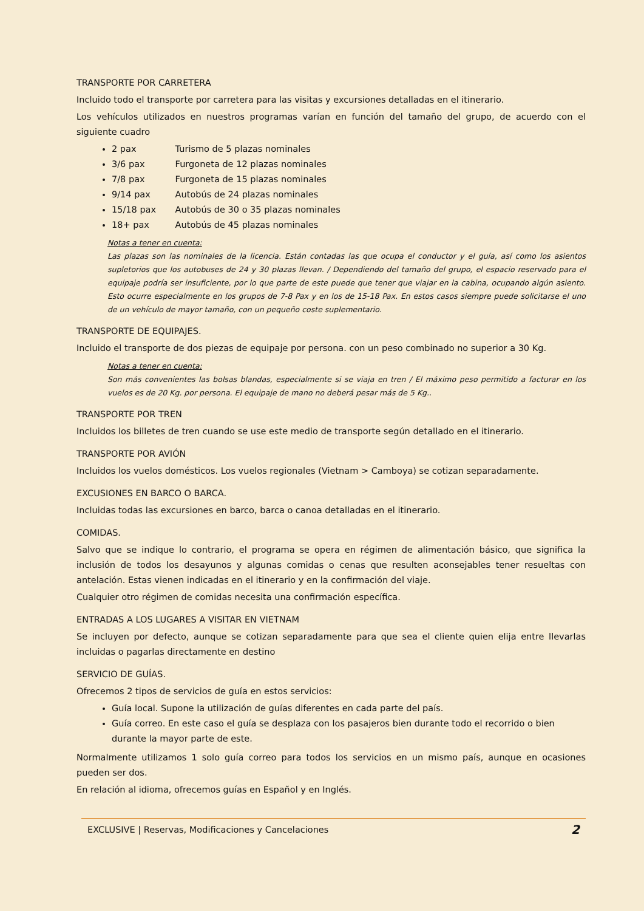TRANSPORTE POR CARRETERA
Incluido todo el transporte por carretera para las visitas y excursiones detalladas en el itinerario.
Los vehículos utilizados en nuestros programas varían en función del tamaño del grupo, de acuerdo con el siguiente cuadro
2 pax Turismo de 5 plazas nominales
3/6 pax Furgoneta de 12 plazas nominales
7/8 pax Furgoneta de 15 plazas nominales
9/14 pax Autobús de 24 plazas nominales
15/18 pax Autobús de 30 o 35 plazas nominales
18+ pax Autobús de 45 plazas nominales
Notas a tener en cuenta:
Las plazas son las nominales de la licencia. Están contadas las que ocupa el conductor y el guía, así como los asientos supletorios que los autobuses de 24 y 30 plazas llevan. / Dependiendo del tamaño del grupo, el espacio reservado para el equipaje podría ser insuficiente, por lo que parte de este puede que tener que viajar en la cabina, ocupando algún asiento. Esto ocurre especialmente en los grupos de 7-8 Pax y en los de 15-18 Pax. En estos casos siempre puede solicitarse el uno de un vehículo de mayor tamaño, con un pequeño coste suplementario.
TRANSPORTE DE EQUIPAJES.
Incluido el transporte de dos piezas de equipaje por persona. con un peso combinado no superior a 30 Kg.
Notas a tener en cuenta:
Son más convenientes las bolsas blandas, especialmente si se viaja en tren / El máximo peso permitido a facturar en los vuelos es de 20 Kg. por persona. El equipaje de mano no deberá pesar más de 5 Kg..
TRANSPORTE POR TREN
Incluidos los billetes de tren cuando se use este medio de transporte según detallado en el itinerario.
TRANSPORTE POR AVIÓN
Incluidos los vuelos domésticos. Los vuelos regionales (Vietnam > Camboya) se cotizan separadamente.
EXCUSIONES EN BARCO O BARCA.
Incluidas todas las excursiones en barco, barca o canoa detalladas en el itinerario.
COMIDAS.
Salvo que se indique lo contrario, el programa se opera en régimen de alimentación básico, que significa la inclusión de todos los desayunos y algunas comidas o cenas que resulten aconsejables tener resueltas con antelación. Estas vienen indicadas en el itinerario y en la confirmación del viaje.
Cualquier otro régimen de comidas necesita una confirmación específica.
ENTRADAS A LOS LUGARES A VISITAR EN VIETNAM
Se incluyen por defecto, aunque se cotizan separadamente para que sea el cliente quien elija entre llevarlas incluidas o pagarlas directamente en destino
SERVICIO DE GUÍAS.
Ofrecemos 2 tipos de servicios de guía en estos servicios:
Guía local. Supone la utilización de guías diferentes en cada parte del país.
Guía correo. En este caso el guía se desplaza con los pasajeros bien durante todo el recorrido o bien durante la mayor parte de este.
Normalmente utilizamos 1 solo guía correo para todos los servicios en un mismo país, aunque en ocasiones pueden ser dos.
En relación al idioma, ofrecemos guías en Español y en Inglés.
EXCLUSIVE | Reservas, Modificaciones y Cancelaciones 2